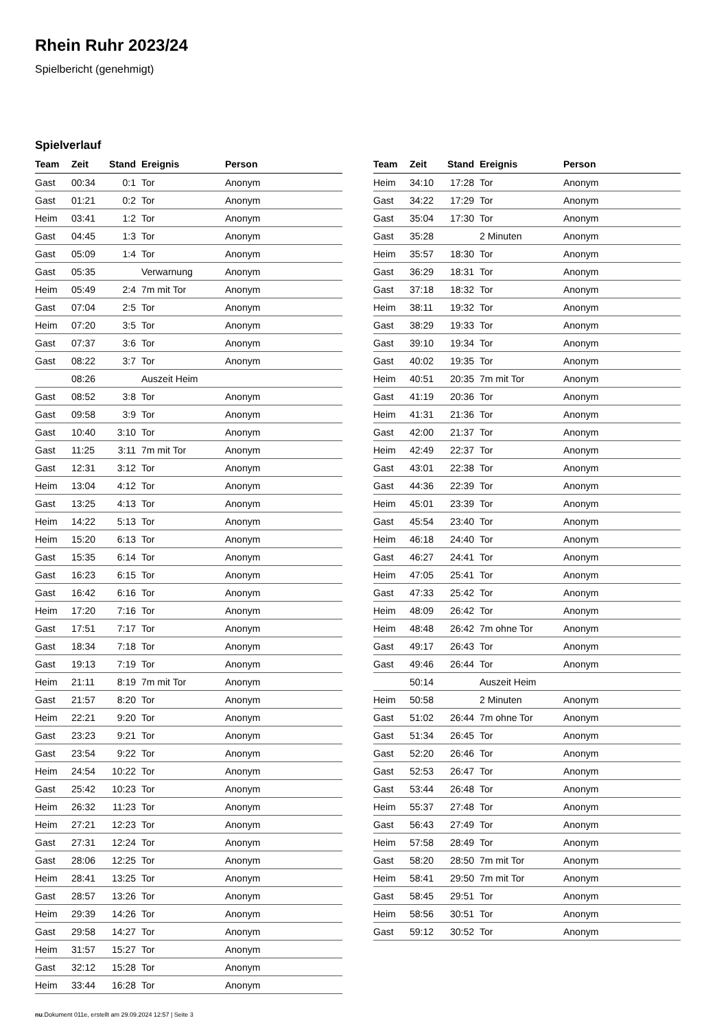Rhein Ruhr 2023/24
Spielbericht (genehmigt)
Spielverlauf
| Team | Zeit | Stand | Ereignis | Person |
| --- | --- | --- | --- | --- |
| Gast | 00:34 | 0:1 | Tor | Anonym |
| Gast | 01:21 | 0:2 | Tor | Anonym |
| Heim | 03:41 | 1:2 | Tor | Anonym |
| Gast | 04:45 | 1:3 | Tor | Anonym |
| Gast | 05:09 | 1:4 | Tor | Anonym |
| Gast | 05:35 | | Verwarnung | Anonym |
| Heim | 05:49 | 2:4 | 7m mit Tor | Anonym |
| Gast | 07:04 | 2:5 | Tor | Anonym |
| Heim | 07:20 | 3:5 | Tor | Anonym |
| Gast | 07:37 | 3:6 | Tor | Anonym |
| Gast | 08:22 | 3:7 | Tor | Anonym |
| | 08:26 | | Auszeit Heim | |
| Gast | 08:52 | 3:8 | Tor | Anonym |
| Gast | 09:58 | 3:9 | Tor | Anonym |
| Gast | 10:40 | 3:10 | Tor | Anonym |
| Gast | 11:25 | 3:11 | 7m mit Tor | Anonym |
| Gast | 12:31 | 3:12 | Tor | Anonym |
| Heim | 13:04 | 4:12 | Tor | Anonym |
| Gast | 13:25 | 4:13 | Tor | Anonym |
| Heim | 14:22 | 5:13 | Tor | Anonym |
| Heim | 15:20 | 6:13 | Tor | Anonym |
| Gast | 15:35 | 6:14 | Tor | Anonym |
| Gast | 16:23 | 6:15 | Tor | Anonym |
| Gast | 16:42 | 6:16 | Tor | Anonym |
| Heim | 17:20 | 7:16 | Tor | Anonym |
| Gast | 17:51 | 7:17 | Tor | Anonym |
| Gast | 18:34 | 7:18 | Tor | Anonym |
| Gast | 19:13 | 7:19 | Tor | Anonym |
| Heim | 21:11 | 8:19 | 7m mit Tor | Anonym |
| Gast | 21:57 | 8:20 | Tor | Anonym |
| Heim | 22:21 | 9:20 | Tor | Anonym |
| Gast | 23:23 | 9:21 | Tor | Anonym |
| Gast | 23:54 | 9:22 | Tor | Anonym |
| Heim | 24:54 | 10:22 | Tor | Anonym |
| Gast | 25:42 | 10:23 | Tor | Anonym |
| Heim | 26:32 | 11:23 | Tor | Anonym |
| Heim | 27:21 | 12:23 | Tor | Anonym |
| Gast | 27:31 | 12:24 | Tor | Anonym |
| Gast | 28:06 | 12:25 | Tor | Anonym |
| Heim | 28:41 | 13:25 | Tor | Anonym |
| Gast | 28:57 | 13:26 | Tor | Anonym |
| Heim | 29:39 | 14:26 | Tor | Anonym |
| Gast | 29:58 | 14:27 | Tor | Anonym |
| Heim | 31:57 | 15:27 | Tor | Anonym |
| Gast | 32:12 | 15:28 | Tor | Anonym |
| Heim | 33:44 | 16:28 | Tor | Anonym |
| Team | Zeit | Stand | Ereignis | Person |
| --- | --- | --- | --- | --- |
| Heim | 34:10 | 17:28 | Tor | Anonym |
| Gast | 34:22 | 17:29 | Tor | Anonym |
| Gast | 35:04 | 17:30 | Tor | Anonym |
| Gast | 35:28 | | 2 Minuten | Anonym |
| Heim | 35:57 | 18:30 | Tor | Anonym |
| Gast | 36:29 | 18:31 | Tor | Anonym |
| Gast | 37:18 | 18:32 | Tor | Anonym |
| Heim | 38:11 | 19:32 | Tor | Anonym |
| Gast | 38:29 | 19:33 | Tor | Anonym |
| Gast | 39:10 | 19:34 | Tor | Anonym |
| Gast | 40:02 | 19:35 | Tor | Anonym |
| Heim | 40:51 | 20:35 | 7m mit Tor | Anonym |
| Gast | 41:19 | 20:36 | Tor | Anonym |
| Heim | 41:31 | 21:36 | Tor | Anonym |
| Gast | 42:00 | 21:37 | Tor | Anonym |
| Heim | 42:49 | 22:37 | Tor | Anonym |
| Gast | 43:01 | 22:38 | Tor | Anonym |
| Gast | 44:36 | 22:39 | Tor | Anonym |
| Heim | 45:01 | 23:39 | Tor | Anonym |
| Gast | 45:54 | 23:40 | Tor | Anonym |
| Heim | 46:18 | 24:40 | Tor | Anonym |
| Gast | 46:27 | 24:41 | Tor | Anonym |
| Heim | 47:05 | 25:41 | Tor | Anonym |
| Gast | 47:33 | 25:42 | Tor | Anonym |
| Heim | 48:09 | 26:42 | Tor | Anonym |
| Heim | 48:48 | 26:42 | 7m ohne Tor | Anonym |
| Gast | 49:17 | 26:43 | Tor | Anonym |
| Gast | 49:46 | 26:44 | Tor | Anonym |
| | 50:14 | | Auszeit Heim | |
| Heim | 50:58 | | 2 Minuten | Anonym |
| Gast | 51:02 | 26:44 | 7m ohne Tor | Anonym |
| Gast | 51:34 | 26:45 | Tor | Anonym |
| Gast | 52:20 | 26:46 | Tor | Anonym |
| Gast | 52:53 | 26:47 | Tor | Anonym |
| Gast | 53:44 | 26:48 | Tor | Anonym |
| Heim | 55:37 | 27:48 | Tor | Anonym |
| Gast | 56:43 | 27:49 | Tor | Anonym |
| Heim | 57:58 | 28:49 | Tor | Anonym |
| Gast | 58:20 | 28:50 | 7m mit Tor | Anonym |
| Heim | 58:41 | 29:50 | 7m mit Tor | Anonym |
| Gast | 58:45 | 29:51 | Tor | Anonym |
| Heim | 58:56 | 30:51 | Tor | Anonym |
| Gast | 59:12 | 30:52 | Tor | Anonym |
nu.Dokument 011e, erstellt am 29.09.2024 12:57 | Seite 3